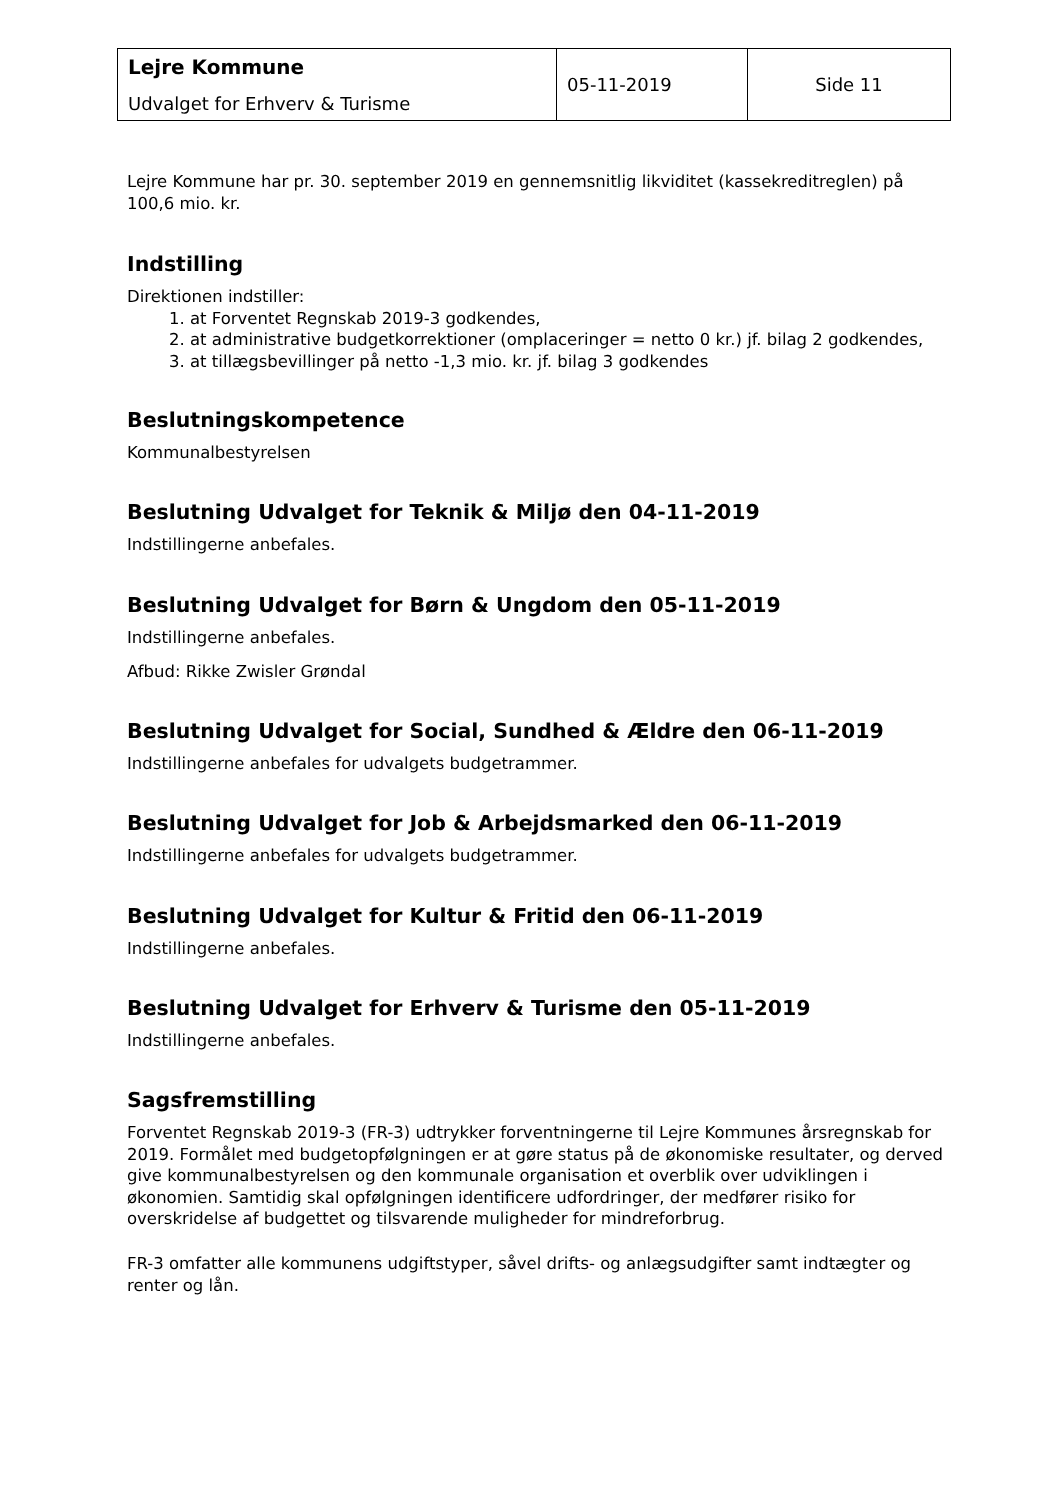| Lejre Kommune Udvalget for Erhverv & Turisme | 05-11-2019 | Side 11 |
Lejre Kommune har pr. 30. september 2019 en gennemsnitlig likviditet (kassekreditreglen) på 100,6 mio. kr.
Indstilling
Direktionen indstiller:
1. at Forventet Regnskab 2019-3 godkendes,
2. at administrative budgetkorrektioner (omplaceringer = netto 0 kr.) jf. bilag 2 godkendes,
3. at tillægsbevillinger på netto -1,3 mio. kr. jf. bilag 3 godkendes
Beslutningskompetence
Kommunalbestyrelsen
Beslutning Udvalget for Teknik & Miljø den 04-11-2019
Indstillingerne anbefales.
Beslutning Udvalget for Børn & Ungdom den 05-11-2019
Indstillingerne anbefales.
Afbud: Rikke Zwisler Grøndal
Beslutning Udvalget for Social, Sundhed & Ældre den 06-11-2019
Indstillingerne anbefales for udvalgets budgetrammer.
Beslutning Udvalget for Job & Arbejdsmarked den 06-11-2019
Indstillingerne anbefales for udvalgets budgetrammer.
Beslutning Udvalget for Kultur & Fritid den 06-11-2019
Indstillingerne anbefales.
Beslutning Udvalget for Erhverv & Turisme den 05-11-2019
Indstillingerne anbefales.
Sagsfremstilling
Forventet Regnskab 2019-3 (FR-3) udtrykker forventningerne til Lejre Kommunes årsregnskab for 2019. Formålet med budgetopfølgningen er at gøre status på de økonomiske resultater, og derved give kommunalbestyrelsen og den kommunale organisation et overblik over udviklingen i økonomien. Samtidig skal opfølgningen identificere udfordringer, der medfører risiko for overskridelse af budgettet og tilsvarende muligheder for mindreforbrug.
FR-3 omfatter alle kommunens udgiftstyper, såvel drifts- og anlægsudgifter samt indtægter og renter og lån.